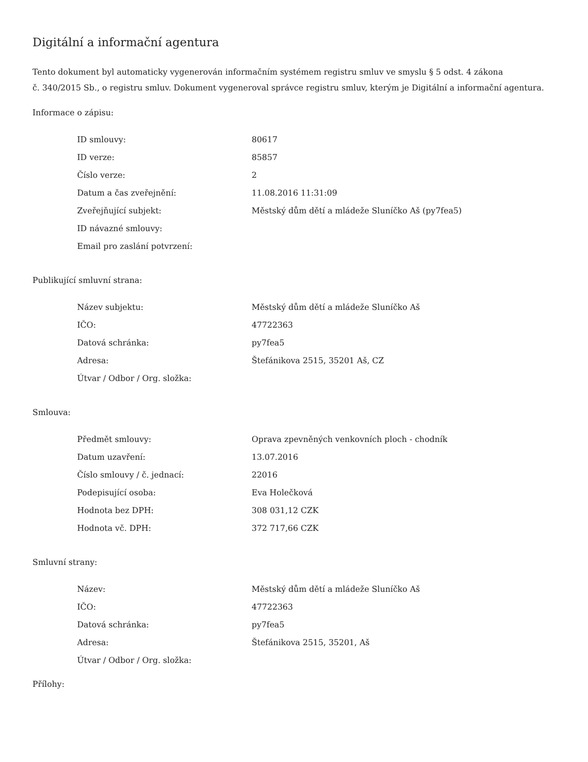Digitální a informační agentura
Tento dokument byl automaticky vygenerován informačním systémem registru smluv ve smyslu § 5 odst. 4 zákona
č. 340/2015 Sb., o registru smluv. Dokument vygeneroval správce registru smluv, kterým je Digitální a informační agentura.
Informace o zápisu:
| ID smlouvy: | 80617 |
| ID verze: | 85857 |
| Číslo verze: | 2 |
| Datum a čas zveřejnění: | 11.08.2016 11:31:09 |
| Zveřejňující subjekt: | Městský dům dětí a mládeže Sluníčko Aš (py7fea5) |
| ID návazné smlouvy: | |
| Email pro zaslání potvrzení: | |
Publikující smluvní strana:
| Název subjektu: | Městský dům dětí a mládeže Sluníčko Aš |
| IČO: | 47722363 |
| Datová schránka: | py7fea5 |
| Adresa: | Štefánikova 2515, 35201 Aš, CZ |
| Útvar / Odbor / Org. složka: | |
Smlouva:
| Předmět smlouvy: | Oprava zpevněných venkovních ploch - chodník |
| Datum uzavření: | 13.07.2016 |
| Číslo smlouvy / č. jednací: | 22016 |
| Podepisující osoba: | Eva Holečková |
| Hodnota bez DPH: | 308 031,12 CZK |
| Hodnota vč. DPH: | 372 717,66 CZK |
Smluvní strany:
| Název: | Městský dům dětí a mládeže Sluníčko Aš |
| IČO: | 47722363 |
| Datová schránka: | py7fea5 |
| Adresa: | Štefánikova 2515, 35201, Aš |
| Útvar / Odbor / Org. složka: | |
Přílohy: